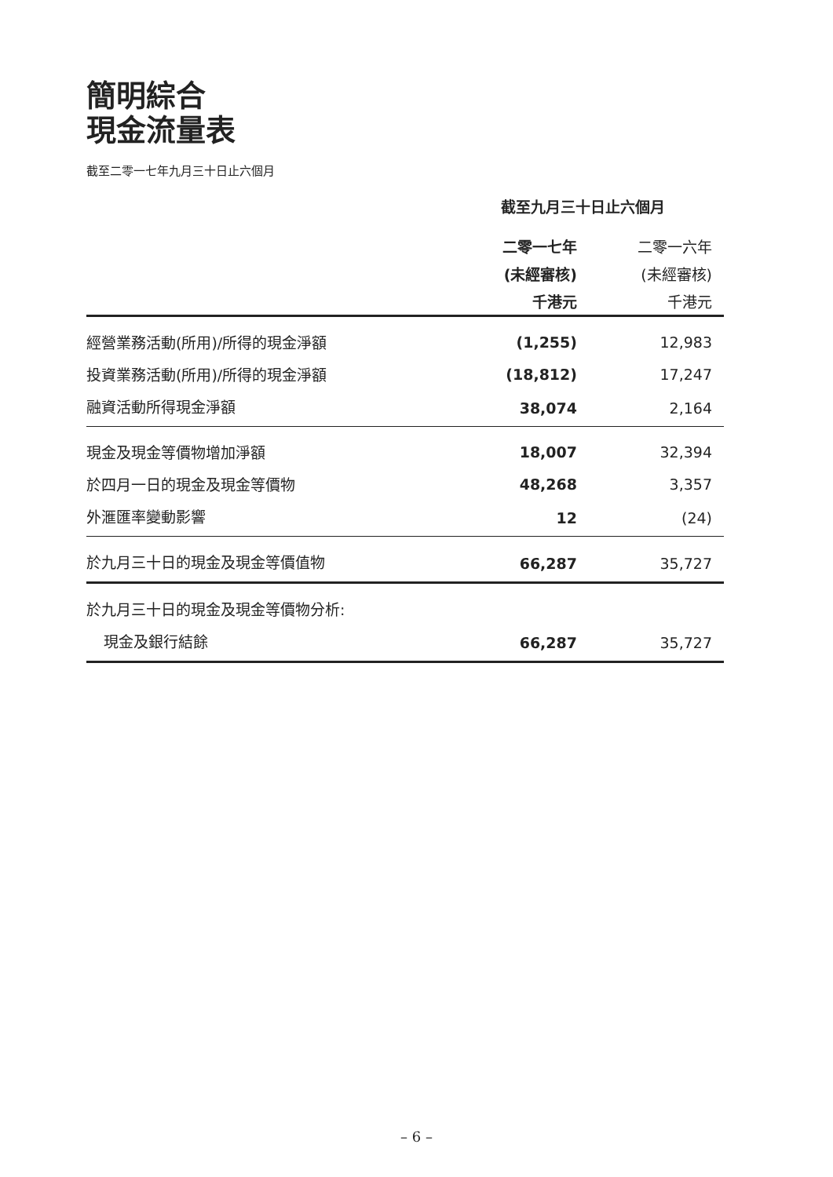簡明綜合
現金流量表
截至二零一七年九月三十日止六個月
| | 截至九月三十日止六個月 | |
| | 二零一七年 | 二零一六年 |
| | (未經審核) | (未經審核) |
| | 千港元 | 千港元 |
| 經營業務活動(所用)/所得的現金淨額 | (1,255) | 12,983 |
| 投資業務活動(所用)/所得的現金淨額 | (18,812) | 17,247 |
| 融資活動所得現金淨額 | 38,074 | 2,164 |
| 現金及現金等價物增加淨額 | 18,007 | 32,394 |
| 於四月一日的現金及現金等價物 | 48,268 | 3,357 |
| 外滙匯率變動影響 | 12 | (24) |
| 於九月三十日的現金及現金等價值物 | 66,287 | 35,727 |
| 於九月三十日的現金及現金等價物分析: | | |
| 現金及銀行結餘 | 66,287 | 35,727 |
– 6 –